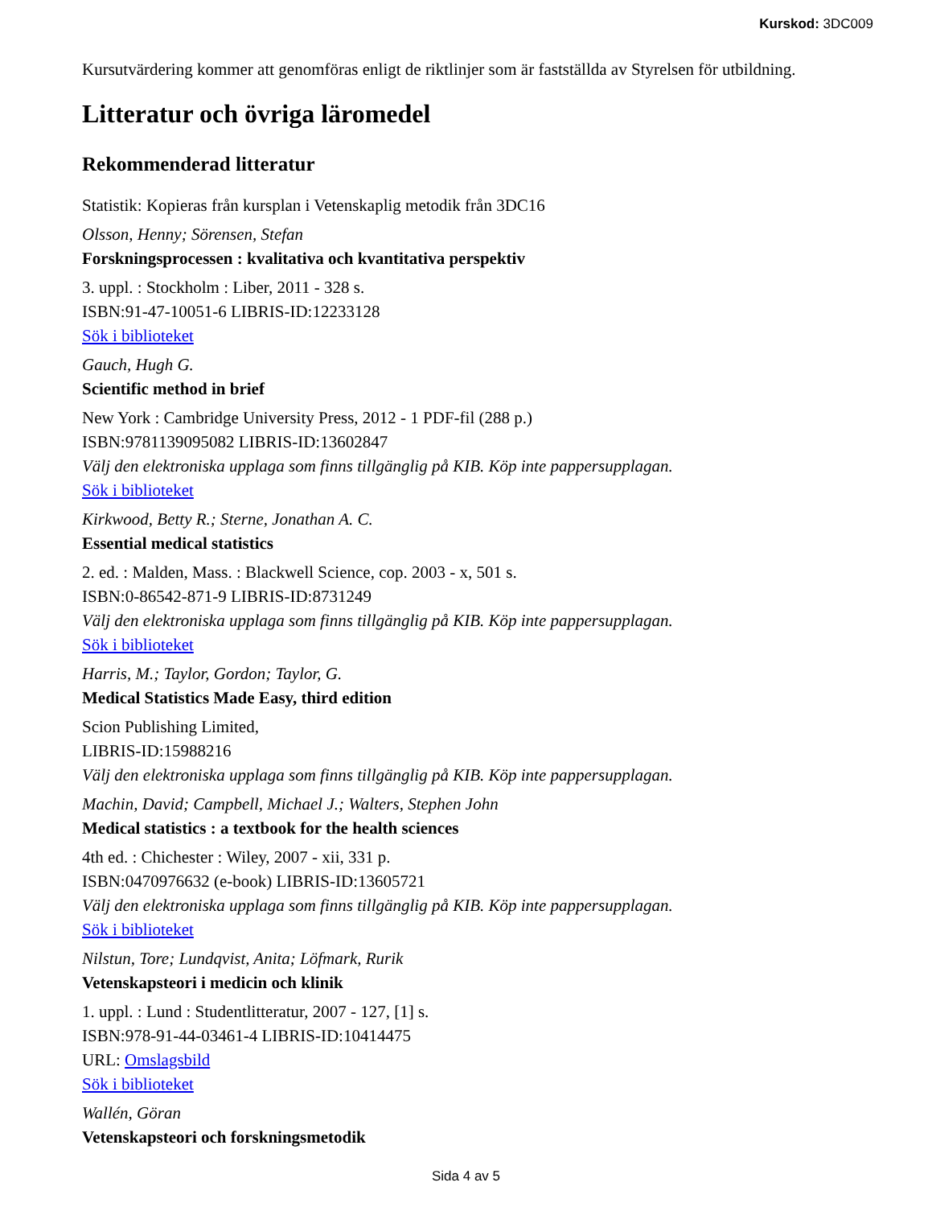Kurskod: 3DC009
Kursutvärdering kommer att genomföras enligt de riktlinjer som är fastställda av Styrelsen för utbildning.
Litteratur och övriga läromedel
Rekommenderad litteratur
Statistik: Kopieras från kursplan i Vetenskaplig metodik från 3DC16
Olsson, Henny; Sörensen, Stefan
Forskningsprocessen : kvalitativa och kvantitativa perspektiv
3. uppl. : Stockholm : Liber, 2011 - 328 s.
ISBN:91-47-10051-6 LIBRIS-ID:12233128
Sök i biblioteket
Gauch, Hugh G.
Scientific method in brief
New York : Cambridge University Press, 2012 - 1 PDF-fil (288 p.)
ISBN:9781139095082 LIBRIS-ID:13602847
Välj den elektroniska upplaga som finns tillgänglig på KIB. Köp inte pappersupplagan.
Sök i biblioteket
Kirkwood, Betty R.; Sterne, Jonathan A. C.
Essential medical statistics
2. ed. : Malden, Mass. : Blackwell Science, cop. 2003 - x, 501 s.
ISBN:0-86542-871-9 LIBRIS-ID:8731249
Välj den elektroniska upplaga som finns tillgänglig på KIB. Köp inte pappersupplagan.
Sök i biblioteket
Harris, M.; Taylor, Gordon; Taylor, G.
Medical Statistics Made Easy, third edition
Scion Publishing Limited,
LIBRIS-ID:15988216
Välj den elektroniska upplaga som finns tillgänglig på KIB. Köp inte pappersupplagan.
Machin, David; Campbell, Michael J.; Walters, Stephen John
Medical statistics : a textbook for the health sciences
4th ed. : Chichester : Wiley, 2007 - xii, 331 p.
ISBN:0470976632 (e-book) LIBRIS-ID:13605721
Välj den elektroniska upplaga som finns tillgänglig på KIB. Köp inte pappersupplagan.
Sök i biblioteket
Nilstun, Tore; Lundqvist, Anita; Löfmark, Rurik
Vetenskapsteori i medicin och klinik
1. uppl. : Lund : Studentlitteratur, 2007 - 127, [1] s.
ISBN:978-91-44-03461-4 LIBRIS-ID:10414475
URL: Omslagsbild
Sök i biblioteket
Wallén, Göran
Vetenskapsteori och forskningsmetodik
Sida 4 av 5